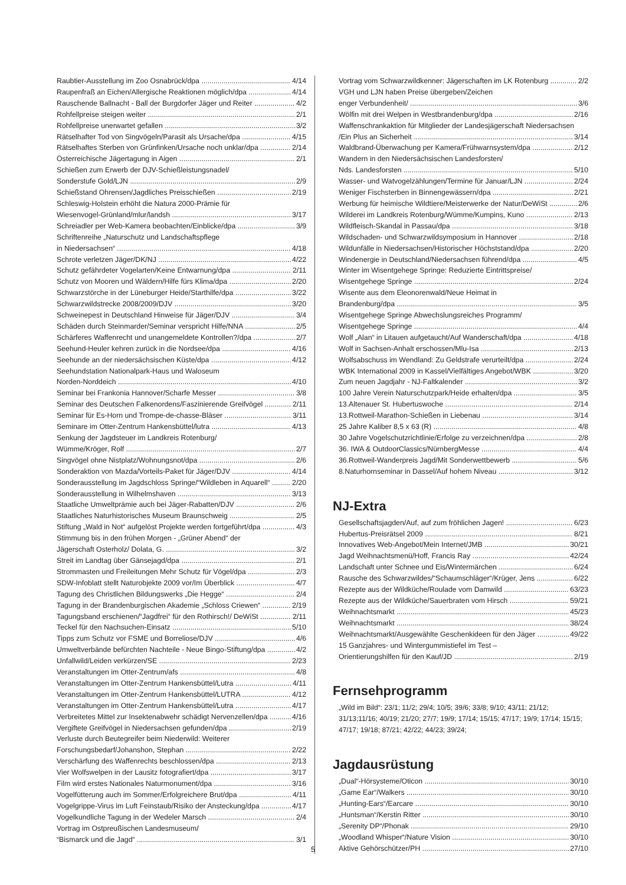Raubtier-Ausstellung im Zoo Osnabrück/dpa 4/14
Raupenfraß an Eichen/Allergische Reaktionen möglich/dpa 4/14
Rauschende Ballnacht - Ball der Burgdorfer Jäger und Reiter 4/2
Rohfellpreise steigen weiter 2/1
Rohfellpreise unerwartet gefallen 3/2
Rätselhafter Tod von Singvögeln/Parasit als Ursache/dpa 4/15
Rätselhaftes Sterben von Grünfinken/Ursache noch unklar/dpa 2/14
Österreichische Jägertagung in Aigen 2/1
Schießen zum Erwerb der DJV-Schießleistungsnadel/
Sonderstufe Gold/LJN 2/9
Schießstand Ohrensen/Jagdliches Preisschießen 2/19
Schleswig-Holstein erhöht die Natura 2000-Prämie für
Wiesenvogel-Grünland/mlur/landsh 3/17
Schreiadler per Web-Kamera beobachten/Einblicke/dpa 3/9
Schriftenreihe „Naturschutz und Landschaftspflege
in Niedersachsen“4/18
Schrote verletzen Jäger/DK/NJ 4/22
Schutz gefährdeter Vogelarten/Keine Entwarnung/dpa 2/11
Schutz von Mooren und Wäldern/Hilfe fürs Klima/dpa 2/20
Schwarzstörche in der Lüneburger Heide/Starthilfe/dpa 3/22
Schwarzwildstrecke 2008/2009/DJV 3/20
Schweinepest in Deutschland Hinweise für Jäger/DJV 3/4
Schäden durch Steinmarder/Seminar verspricht Hilfe/NNA 2/5
Schärferes Waffenrecht und unangemeldete Kontrollen?/dpa 2/7
Seehund-Heuler kehren zurück in die Nordsee/dpa 4/16
Seehunde an der niedersächsischen Küste/dpa 4/12
Seehundstation Nationalpark-Haus und Waloseum
Norden-Norddeich 4/10
Seminar bei Frankonia Hannover/Scharfe Messer 3/8
Seminar des Deutschen Falkenordens/Faszinierende Greifvögel 2/11
Seminar für Es-Horn und Trompe-de-chasse-Bläser 3/11
Seminare im Otter-Zentrum Hankensbüttel/lutra 4/13
Senkung der Jagdsteuer im Landkreis Rotenburg/
Wümme/Kröger, Rolf 2/7
Singvögel ohne Nistplatz/Wohnungsnot/dpa 2/6
Sonderaktion von Mazda/Vorteils-Paket für Jäger/DJV 4/14
Sonderausstellung im Jagdschloss Springe/“Wildleben in Aquarell“2/20
Sonderausstellung in Wilhelmshaven 3/13
Staatliche Umweltprämie auch bei Jäger-Rabatten/DJV 2/6
Staatliches Naturhistorisches Museum Braunschweig 2/5
Stiftung „Wald in Not“ aufgelöst Projekte werden fortgeführt/dpa 4/3
Stimmung bis in den frühen Morgen - „Grüner Abend“ der
Jägerschaft Osterholz/ Dolata, G. 3/2
Streit im Landtag über Gänsejagd/dpa 2/1
Strommasten und Freileitungen Mehr Schutz für Vögel/dpa 2/3
SDW-Infoblatt stellt Naturobjekte 2009 vor/Im Überblick 4/7
Tagung des Christlichen Bildungswerks „Die Hegge“2/4
Tagung in der Brandenburgischen Akademie „Schloss Criewen“2/19
Tagungsband erschienen/“Jagdfrei“ für den Rothirsch!/ DeWiSt 2/11
Teckel für den Nachsuchen-Einsatz 5/10
Tipps zum Schutz vor FSME und Borreliose/DJV 4/6
Umweltverbände befürchten Nachteile - Neue Bingo-Stiftung/dpa 4/2
Unfallwild/Leiden verkürzen/SE 2/23
Veranstaltungen im Otter-Zentrum/afs 4/8
Veranstaltungen im Otter-Zentrum Hankensbüttel/Lutra 4/11
Veranstaltungen im Otter-Zentrum Hankensbüttel/LUTRA 4/12
Veranstaltungen im Otter-Zentrum Hankensbüttel/Lutra 4/17
Verbreitetes Mittel zur Insektenabwehr schädigt Nervenzellen/dpa 4/16
Vergiftete Greifvögel in Niedersachsen gefunden/dpa 2/19
Verluste durch Beutegreifer beim Niederwild: Weiterer
Forschungsbedarf/Johanshon, Stephan 2/22
Verschärfung des Waffenrechts beschlossen/dpa 2/13
Vier Wolfswelpen in der Lausitz fotografiert/dpa 3/17
Film wird erstes Nationales Naturmonument/dpa 3/16
Vogelfütterung auch im Sommer/Erfolgreichere Brut/dpa 4/11
Vogelgrippe-Virus im Luft Feinstaub/Risiko der Ansteckung/dpa 4/17
Vogelkundliche Tagung in der Wedeler Marsch 2/4
Vortrag im Ostpreußischen Landesmuseum/
“Bismarck und die Jagd“3/1
Vortrag vom Schwarzwildkenner: Jägerschaften im LK Rotenburg 2/2
VGH und LJN haben Preise übergeben/Zeichen
enger Verbundenheit/ 3/6
Wölfin mit drei Welpen in Westbrandenburg/dpa 2/16
Waffenschrankaktion für Mitglieder der Landesjägerschaft Niedersachsen
/Ein Plus an Sicherheit 3/14
Waldbrand-Überwachung per Kamera/Frühwarnsystem/dpa 2/12
Wandern in den Niedersächsischen Landesforsten/
Nds. Landesforsten 5/10
Wasser- und Watvogelzählungen/Termine für Januar/LJN 2/24
Weniger Fischsterben in Binnengewässern/dpa 2/21
Werbung für heimische Wildtiere/Meisterwerke der Natur/DeWiSt 2/6
Wilderei im Landkreis Rotenburg/Wümme/Kumpins, Kuno 2/13
Wildfleisch-Skandal in Passau/dpa 3/18
Wildschaden- und Schwarzwildsymposium in Hannover 2/18
Wildunfälle in Niedersachsen/Historischer Höchststand/dpa 2/20
Windenergie in Deutschland/Niedersachsen führend/dpa 4/5
Winter im Wisentgehege Springe: Reduzierte Eintrittspreise/
Wisentgehege Springe 2/24
Wisente aus dem Eleonorenwald/Neue Heimat in
Brandenburg/dpa 3/5
Wisentgehege Springe Abwechslungsreiches Programm/
Wisentgehege Springe 4/4
Wolf „Alan“ in Litauen aufgetaucht/Auf Wanderschaft/dpa 4/18
Wolf in Sachsen-Anhalt erschossen/Mlu-Isa 2/13
Wolfsabschuss im Wendland: Zu Geldstrafe verurteilt/dpa 2/24
WBK International 2009 in Kassel/Vielfältiges Angebot/WBK 3/20
Zum neuen Jagdjahr - NJ-Faltkalender 3/2
100 Jahre Verein Naturschutzpark/Heide erhalten/dpa 3/5
13.Altenauer St. Hubertuswoche 2/14
13.Rottweil-Marathon-Schießen in Liebenau 3/14
25 Jahre Kaliber 8,5 x 63 (R) 4/8
30 Jahre Vogelschutzrichtlinie/Erfolge zu verzeichnen/dpa 2/8
36. IWA & OutdoorClassics/NürnbergMesse 4/4
36.Rottweil-Wanderpreis Jagd/Mit Sonderwettbewerb 5/6
8.Naturhornseminar in Dassel/Auf hohem Niveau 3/12
NJ-Extra
Gesellschaftsjagden/Auf, auf zum fröhlichen Jagen! 6/23
Hubertus-Preisrätsel 2009 8/21
Innovatives Web-Angebot/Mein Internet/JMB 30/21
Jagd Weihnachtsmenü/Hoff, Francis Ray 42/24
Landschaft unter Schnee und Eis/Wintermärchen 6/24
Rausche des Schwarzwildes/“Schaumschläger“/Krüger, Jens 6/22
Rezepte aus der Wildküche/Roulade vom Damwild 63/23
Rezepte aus der Wildküche/Sauerbraten vom Hirsch 59/21
Weihnachtsmarkt 45/23
Weihnachtsmarkt 38/24
Weihnachtsmarkt/Ausgewählte Geschenkideen für den Jäger 49/22
15 Ganzjahres- und Wintergummistiefel im Test –
Orientierungshilfen für den Kauf/JD 2/19
Fernsehprogramm
„Wild im Bild“: 23/1; 11/2; 29/4; 10/5; 39/6; 33/8; 9/10; 43/11; 21/12; 31/13;11/16; 40/19; 21/20; 27/7; 19/9; 17/14; 15/15; 47/17; 19/9; 17/14; 15/15; 47/17; 19/18; 87/21; 42/22; 44/23; 39/24;
Jagdausrüstung
„Dual“-Hörsysteme/Oticon 30/10
„Game Ear“/Walkers 30/10
„Hunting-Ears“/Earcare 30/10
„Huntsman“/Kerstin Ritter 30/10
„Serenity DP“/Phonak 29/10
„Woodland Whisper“/Nature Vision 30/10
Aktive Gehörschützer/PH 27/10
5